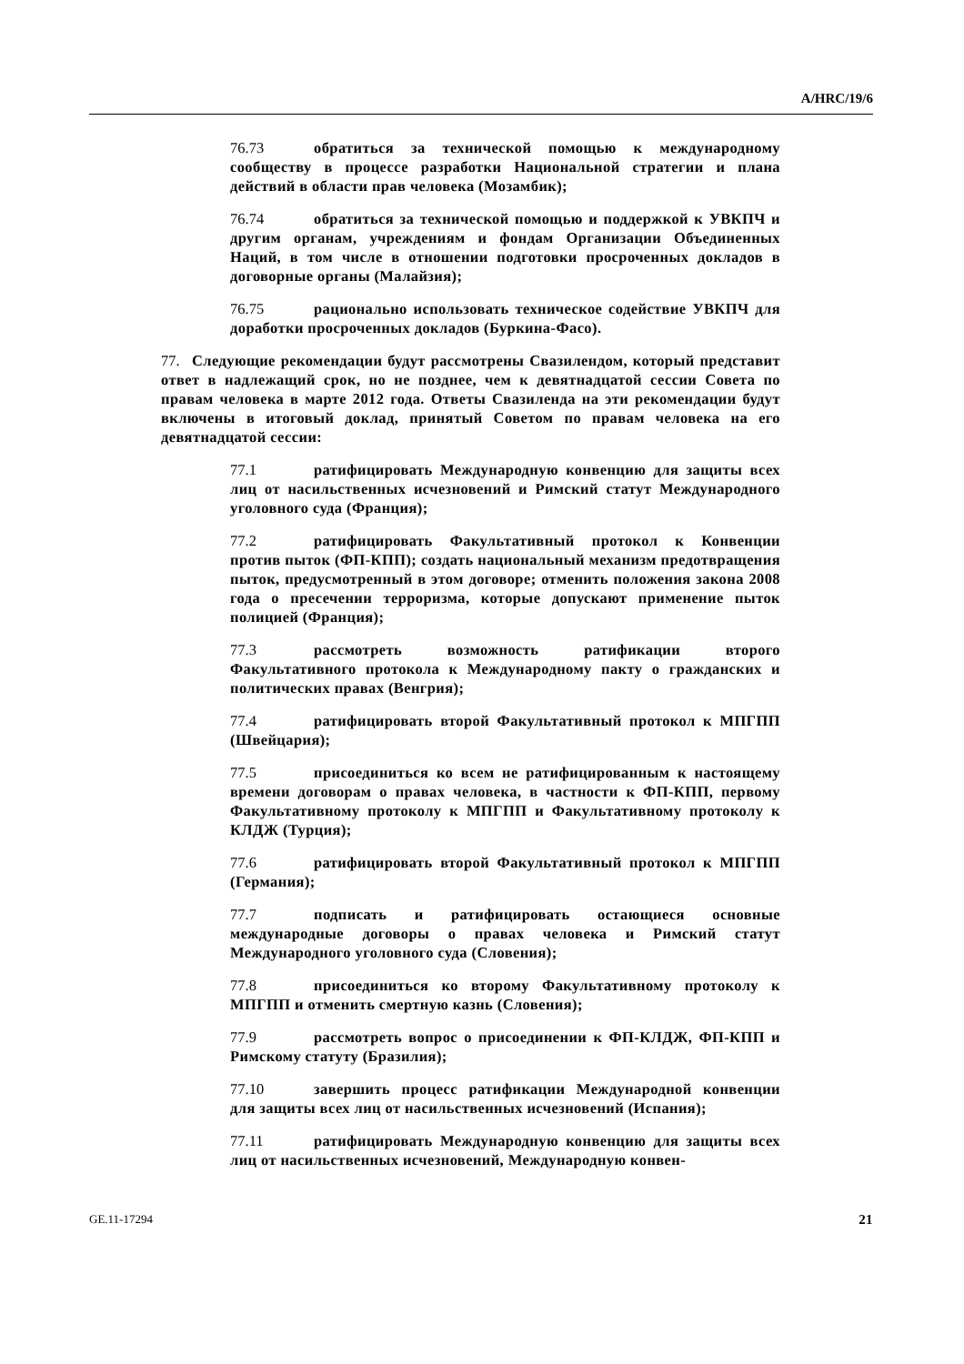A/HRC/19/6
76.73 обратиться за технической помощью к международному сообществу в процессе разработки Национальной стратегии и плана действий в области прав человека (Мозамбик);
76.74 обратиться за технической помощью и поддержкой к УВКПЧ и другим органам, учреждениям и фондам Организации Объединенных Наций, в том числе в отношении подготовки просроченных докладов в договорные органы (Малайзия);
76.75 рационально использовать техническое содействие УВКПЧ для доработки просроченных докладов (Буркина-Фасо).
77. Следующие рекомендации будут рассмотрены Свазилендом, который представит ответ в надлежащий срок, но не позднее, чем к девятнадцатой сессии Совета по правам человека в марте 2012 года. Ответы Свазиленда на эти рекомендации будут включены в итоговый доклад, принятый Советом по правам человека на его девятнадцатой сессии:
77.1 ратифицировать Международную конвенцию для защиты всех лиц от насильственных исчезновений и Римский статут Международного уголовного суда (Франция);
77.2 ратифицировать Факультативный протокол к Конвенции против пыток (ФП-КПП); создать национальный механизм предотвращения пыток, предусмотренный в этом договоре; отменить положения закона 2008 года о пресечении терроризма, которые допускают применение пыток полицией (Франция);
77.3 рассмотреть возможность ратификации второго Факультативного протокола к Международному пакту о гражданских и политических правах (Венгрия);
77.4 ратифицировать второй Факультативный протокол к МПГПП (Швейцария);
77.5 присоединиться ко всем не ратифицированным к настоящему времени договорам о правах человека, в частности к ФП-КПП, первому Факультативному протоколу к МПГПП и Факультативному протоколу к КЛДЖ (Турция);
77.6 ратифицировать второй Факультативный протокол к МПГПП (Германия);
77.7 подписать и ратифицировать остающиеся основные международные договоры о правах человека и Римский статут Международного уголовного суда (Словения);
77.8 присоединиться ко второму Факультативному протоколу к МПГПП и отменить смертную казнь (Словения);
77.9 рассмотреть вопрос о присоединении к ФП-КЛДЖ, ФП-КПП и Римскому статуту (Бразилия);
77.10 завершить процесс ратификации Международной конвенции для защиты всех лиц от насильственных исчезновений (Испания);
77.11 ратифицировать Международную конвенцию для защиты всех лиц от насильственных исчезновений, Международную конвен-
GE.11-17294 21